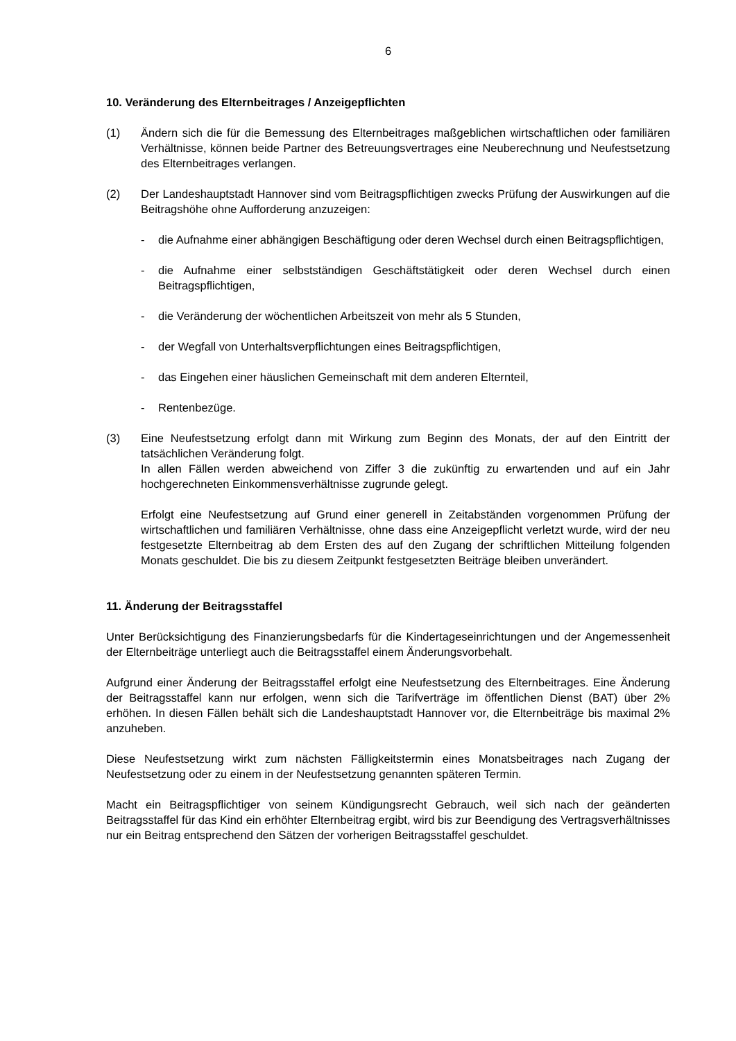6
10. Veränderung des Elternbeitrages / Anzeigepflichten
(1) Ändern sich die für die Bemessung des Elternbeitrages maßgeblichen wirtschaftlichen oder familiären Verhältnisse, können beide Partner des Betreuungsvertrages eine Neuberechnung und Neufestsetzung des Elternbeitrages verlangen.
(2) Der Landeshauptstadt Hannover sind vom Beitragspflichtigen zwecks Prüfung der Auswirkungen auf die Beitragshöhe ohne Aufforderung anzuzeigen:
- die Aufnahme einer abhängigen Beschäftigung oder deren Wechsel durch einen Beitragspflichtigen,
- die Aufnahme einer selbstständigen Geschäftstätigkeit oder deren Wechsel durch einen Beitragspflichtigen,
- die Veränderung der wöchentlichen Arbeitszeit von mehr als 5 Stunden,
- der Wegfall von Unterhaltsverpflichtungen eines Beitragspflichtigen,
- das Eingehen einer häuslichen Gemeinschaft mit dem anderen Elternteil,
- Rentenbezüge.
(3) Eine Neufestsetzung erfolgt dann mit Wirkung zum Beginn des Monats, der auf den Eintritt der tatsächlichen Veränderung folgt.
In allen Fällen werden abweichend von Ziffer 3 die zukünftig zu erwartenden und auf ein Jahr hochgerechneten Einkommensverhältnisse zugrunde gelegt.
Erfolgt eine Neufestsetzung auf Grund einer generell in Zeitabständen vorgenommen Prüfung der wirtschaftlichen und familiären Verhältnisse, ohne dass eine Anzeigepflicht verletzt wurde, wird der neu festgesetzte Elternbeitrag ab dem Ersten des auf den Zugang der schriftlichen Mitteilung folgenden Monats geschuldet. Die bis zu diesem Zeitpunkt festgesetzten Beiträge bleiben unverändert.
11. Änderung der Beitragsstaffel
Unter Berücksichtigung des Finanzierungsbedarfs für die Kindertageseinrichtungen und der Angemessenheit der Elternbeiträge unterliegt auch die Beitragsstaffel einem Änderungsvorbehalt.
Aufgrund einer Änderung der Beitragsstaffel erfolgt eine Neufestsetzung des Elternbeitrages. Eine Änderung der Beitragsstaffel kann nur erfolgen, wenn sich die Tarifverträge im öffentlichen Dienst (BAT) über 2% erhöhen. In diesen Fällen behält sich die Landeshauptstadt Hannover vor, die Elternbeiträge bis maximal 2% anzuheben.
Diese Neufestsetzung wirkt zum nächsten Fälligkeitstermin eines Monatsbeitrages nach Zugang der Neufestsetzung oder zu einem in der Neufestsetzung genannten späteren Termin.
Macht ein Beitragspflichtiger von seinem Kündigungsrecht Gebrauch, weil sich nach der geänderten Beitragsstaffel für das Kind ein erhöhter Elternbeitrag ergibt, wird bis zur Beendigung des Vertragsverhältnisses nur ein Beitrag entsprechend den Sätzen der vorherigen Beitragsstaffel geschuldet.